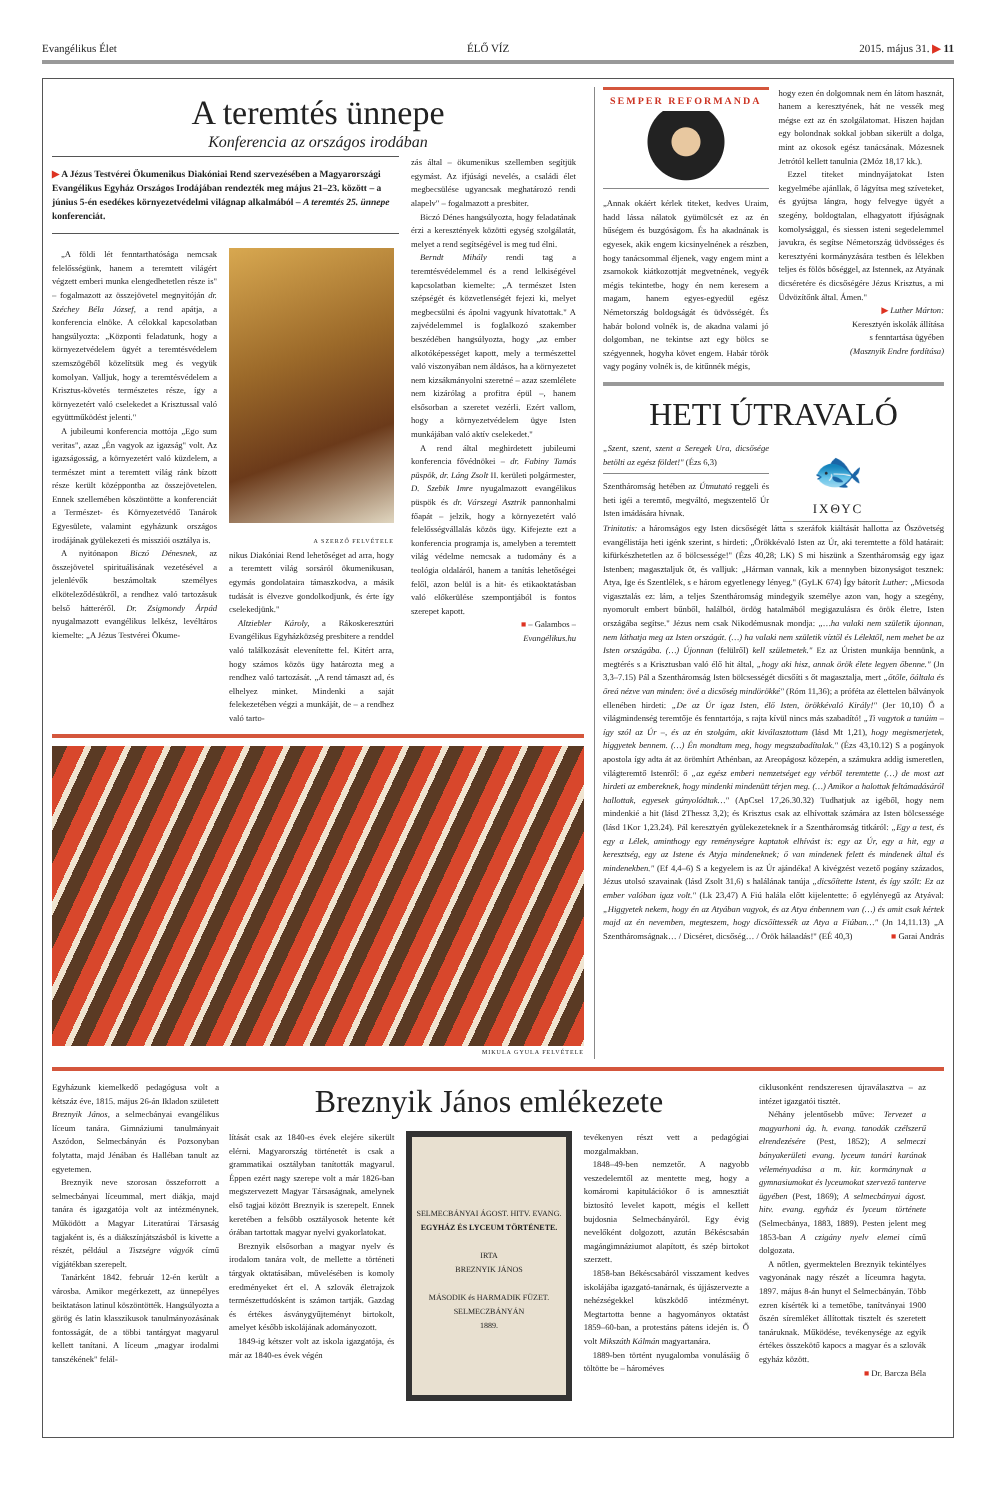Evangélikus Élet ÉLŐ VÍZ 2015. május 31. ▶ 11
A teremtés ünnepe
Konferencia az országos irodában
▶ A Jézus Testvérei Ökumenikus Diakóniai Rend szervezésében a Magyarországi Evangélikus Egyház Országos Irodájában rendezték meg május 21–23. között – a június 5-én esedékes környezetvédelmi világnap alkalmából – A teremtés 25. ünnepe konferenciát.
„A földi lét fenntarthatósága nemcsak felelősségünk, hanem a teremtett világért végzett emberi munka elengedhetetlen része is" – fogalmazott az összejövetel megnyitóján dr. Széchey Béla József, a rend apátja, a konferencia elnöke. A célokkal kapcsolatban hangsúlyozta: „Központi feladatunk, hogy a környezetvédelem ügyét a teremtésvédelem szemszögéből közelítsük meg és vegyük komolyan. Valljuk, hogy a teremtésvédelem a Krisztus-követés természetes része, így a környezetért való cselekedet a Krisztussal való együttműködést jelenti."
A jubileumi konferencia mottója „Ego sum veritas", azaz „Én vagyok az igazság" volt. Az igazságosság, a környezetért való küzdelem, a természet mint a teremtett világ ránk bízott része került középpontba az összejövetelen. Ennek szellemében köszöntötte a konferenciát a Természet- és Környezetvédő Tanárok Egyesülete, valamint egyházunk országos irodájának gyülekezeti és missziói osztálya is.
A nyitónapon Biczó Dénesnek, az összejövetel spirituálisának vezetésével a jelenlévők beszámoltak személyes elköteleződésükről, a rendhez való tartozásuk belső hátteréről. Dr. Zsigmondy Árpád nyugalmazott evangélikus lelkész, levéltáros kiemelte: „A Jézus Testvérei Ökume-
A SZERZŐ FELVÉTELE
nikus Diakóniai Rend lehetőséget ad arra, hogy a teremtett világ sorsáról ökumenikusan, egymás gondolataira támaszkodva, a másik tudását is élvezve gondolkodjunk, és érte így cselekedjünk."
Altziebler Károly, a Rákoskeresztúri Evangélikus Egyházközség presbitere a renddel való találkozását elevenítette fel. Kitért arra, hogy számos közös ügy határozta meg a rendhez való tartozását. „A rend támaszt ad, és elhelyez minket. Mindenki a saját felekezetében végzi a munkáját, de – a rendhez való tarto-
zás által – ökumenikus szellemben segítjük egymást. Az ifjúsági nevelés, a családi élet megbecsülése ugyancsak meghatározó rendi alapelv" – fogalmazott a presbiter.
Biczó Dénes hangsúlyozta, hogy feladatának érzi a keresztények közötti egység szolgálatát, melyet a rend segítségével is meg tud élni.
Berndt Mihály rendi tag a teremtésvédelemmel és a rend lelkiségével kapcsolatban kiemelte: „A természet Isten szépségét és közvetlenségét fejezi ki, melyet megbecsülni és ápolni vagyunk hívatottak." A zajvédelemmel is foglalkozó szakember beszédében hangsúlyozta, hogy „az ember alkotóképességet kapott, mely a természettel való viszonyában nem áldásos, ha a környezetet nem kizsákmányolni szeretné – azaz szemlélete nem kizárólag a profitra épül –, hanem elsősorban a szeretet vezérli. Ezért vallom, hogy a környezetvédelem ügye Isten munkájában való aktív cselekedet."
A rend által meghirdetett jubileumi konferencia fővédnökei – dr. Fabiny Tamás püspök, dr. Láng Zsolt II. kerületi polgármester, D. Szebik Imre nyugalmazott evangélikus püspök és dr. Várszegi Asztrik pannonhalmi főapát – jelzik, hogy a környezetért való felelősségvállalás közös ügy. Kifejezte ezt a konferencia programja is, amelyben a teremtett világ védelme nemcsak a tudomány és a teológia oldaláról, hanem a tanítás lehetőségei felől, azon belül is a hit- és etikaoktatásban való előkerülése szempontjából is fontos szerepet kapott.
■ – Galambos –
Evangélikus.hu
MIKULA GYULA FELVÉTELE
SEMPER REFORMANDA
„Annak okáért kérlek titeket, kedves Uraim, hadd lássa nálatok gyümölcsét ez az én hűségem és buzgóságom. És ha akadnának is egyesek, akik engem kicsinyelnének a részben, hogy tanácsommal éljenek, vagy engem mint a zsarnokok kiátkozottját megvetnének, vegyék mégis tekintetbe, hogy én nem keresem a magam, hanem egyes-egyedül egész Németország boldogságát és üdvösségét. És habár bolond volnék is, de akadna valami jó dolgomban, ne tekintse azt egy bölcs se szégyennek, hogyha követ engem. Habár török vagy pogány volnék is, de kitűnnék mégis,
hogy ezen én dolgomnak nem én látom hasznát, hanem a keresztyének, hát ne vessék meg mégse ezt az én szolgálatomat. Hiszen hajdan egy bolondnak sokkal jobban sikerült a dolga, mint az okosok egész tanácsának. Mózesnek Jetrótól kellett tanulnia (2Móz 18,17 kk.).
Ezzel titeket mindnyájatokat Isten kegyelmébe ajánllak, ő lágyítsa meg szíveteket, és gyújtsa lángra, hogy felvegye ügyét a szegény, boldogtalan, elhagyatott ifjúságnak komolysággal, és siessen isteni segedelemmel javukra, és segítse Németország üdvösséges és keresztyéni kormányzására testben és lélekben teljes és fölös bőséggel, az Istennek, az Atyának dicséretére és dicsőségére Jézus Krisztus, a mi Üdvözítőnk által. Ámen."
▶ Luther Márton:
Keresztyén iskolák állítása
s fenntartása ügyében
(Masznyik Endre fordítása)
HETI ÚTRAVALÓ
„Szent, szent, szent a Seregek Ura, dicsősége betölti az egész földet!" (Ézs 6,3)
Szentháromság hetében az Útmutató reggeli és heti igéi a teremtő, megváltó, megszentelő Úr Isten imádására hívnak.
🐟
ΙΧΘΥϹ
Trinitatis: a háromságos egy Isten dicsőségét látta s szeráfok kiáltását hallotta az Ószövetség evangélistája heti igénk szerint, s hirdeti: „Örökkévaló Isten az Úr, aki teremtette a föld határait: kifürkészhetetlen az ő bölcsessége!" (Ézs 40,28; LK) S mi hiszünk a Szentháromság egy igaz Istenben; magasztaljuk őt, és valljuk: „Hárman vannak, kik a mennyben bizonyságot tesznek: Atya, Ige és Szentlélek, s e három egyetlenegy lényeg." (GyLK 674) Így bátorít Luther: „Micsoda vigasztalás ez: lám, a teljes Szentháromság mindegyik személye azon van, hogy a szegény, nyomorult embert bűnből, halálból, ördög hatalmából megigazulásra és örök életre, Isten országába segítse." Jézus nem csak Nikodémusnak mondja: „…ha valaki nem születik újonnan, nem láthatja meg az Isten országát. (…) ha valaki nem születik víztől és Lélektől, nem mehet be az Isten országába. (…) Újonnan (felülről) kell születnetek." Ez az Úristen munkája bennünk, a megtérés s a Krisztusban való élő hit által, „hogy aki hisz, annak örök élete legyen őbenne." (Jn 3,3–7.15) Pál a Szentháromság Isten bölcsességét dicsőíti s őt magasztalja, mert „őtőle, őáltala és őreá nézve van minden: övé a dicsőség mindörökké" (Róm 11,36); a próféta az élettelen bálványok ellenében hirdeti: „De az Úr igaz Isten, élő Isten, örökkévaló Király!" (Jer 10,10) Ő a világmindenség teremtője és fenntartója, s rajta kívül nincs más szabadító! „Ti vagytok a tanúim – így szól az Úr –, és az én szolgám, akit kiválasztottam (lásd Mt 1,21), hogy megismerjetek, higgyetek bennem. (…) Én mondtam meg, hogy megszabadítalak." (Ézs 43,10.12) S a pogányok apostola így adta át az örömhírt Athénban, az Areopágosz közepén, a számukra addig ismeretlen, világteremtő Istenről: ő „az egész emberi nemzetséget egy vérből teremtette (…) de most azt hirdeti az embereknek, hogy mindenki mindenütt térjen meg. (…) Amikor a halottak feltámadásáról hallottak, egyesek gúnyolódtak…" (ApCsel 17,26.30.32) Tudhatjuk az igéből, hogy nem mindenkié a hit (lásd 2Thessz 3,2); és Krisztus csak az elhívottak számára az Isten bölcsessége (lásd 1Kor 1,23.24). Pál keresztyén gyülekezeteknek ír a Szentháromság titkáról: „Egy a test, és egy a Lélek, aminthogy egy reménységre kaptatok elhívást is: egy az Úr, egy a hit, egy a keresztség, egy az Istene és Atyja mindeneknek; ő van mindenek felett és mindenek által és mindenekben." (Ef 4,4–6) S a kegyelem is az Úr ajándéka! A kivégzést vezető pogány százados, Jézus utolsó szavainak (lásd Zsolt 31,6) s halálának tanúja „dicsőítette Istent, és így szólt: Ez az ember valóban igaz volt." (Lk 23,47) A Fiú halála előtt kijelentette: ő egylényegű az Atyával: „Higgyetek nekem, hogy én az Atyában vagyok, és az Atya énbennem van (…) és amit csak kértek majd az én nevemben, megteszem, hogy dicsőíttessék az Atya a Fiúban…" (Jn 14,11.13) „A Szentháromságnak… / Dicséret, dicsőség… / Örök hálaadás!" (EÉ 40,3) ■ Garai András
Egyházunk kiemelkedő pedagógusa volt a kétszáz éve, 1815. május 26-án Ikladon született Breznyik János, a selmecbányai evangélikus líceum tanára. Gimnáziumi tanulmányait Aszódon, Selmecbányán és Pozsonyban folytatta, majd Jénában és Halléban tanult az egyetemen.
Breznyik neve szorosan összeforrott a selmecbányai líceummal, mert diákja, majd tanára és igazgatója volt az intézménynek. Működött a Magyar Literatúrai Társaság tagjaként is, és a diákszínjátszásból is kivette a részét, például a Tiszségre vágyók című vígjátékban szerepelt.
Tanárként 1842. február 12-én került a városba. Amikor megérkezett, az ünnepélyes beiktatáson latinul köszöntötték. Hangsúlyozta a görög és latin klasszikusok tanulmányozásának fontosságát, de a többi tantárgyat magyarul kellett tanítani. A líceum „magyar irodalmi tanszékének" felál-
Breznyik János emlékezete
lítását csak az 1840-es évek elejére sikerült elérni. Magyarország történetét is csak a grammatikai osztályban tanították magyarul. Éppen ezért nagy szerepe volt a már 1826-ban megszervezett Magyar Társaságnak, amelynek első tagjai között Breznyik is szerepelt. Ennek keretében a felsőbb osztályosok hetente két órában tartottak magyar nyelvi gyakorlatokat.
Breznyik elsősorban a magyar nyelv és irodalom tanára volt, de mellette a történeti tárgyak oktatásában, művelésében is komoly eredményeket ért el. A szlovák életrajzok természettudósként is számon tartják. Gazdag és értékes ásványgyűjteményt birtokolt, amelyet később iskolájának adományozott.
1849-ig kétszer volt az iskola igazgatója, és már az 1840-es évek végén
SELMECBÁNYAI ÁGOST. HITV. EVANG.
EGYHÁZ ÉS LYCEUM TÖRTÉNETE.
IRTA
BREZNYIK JÁNOS
MÁSODIK és HARMADIK FÜZET.
SELMECZBÁNYÁN
1889.
tevékenyen részt vett a pedagógiai mozgalmakban.
1848–49-ben nemzetőr. A nagyobb veszedelemtől az mentette meg, hogy a komáromi kapitulációkor ő is amnesztiát biztosító levelet kapott, mégis el kellett bujdosnia Selmecbányáról. Egy évig nevelőként dolgozott, azután Békéscsabán magángimnáziumot alapított, és szép birtokot szerzett.
1858-ban Békéscsabáról visszament kedves iskolájába igazgató-tanárnak, és újjászervezte a nehézségekkel küszködő intézményt. Megtartotta benne a hagyományos oktatást 1859–60-ban, a protestáns pátens idején is. Ő volt Mikszáth Kálmán magyartanára.
1889-ben történt nyugalomba vonulásáig ő töltötte be – hároméves
ciklusonként rendszeresen újraválasztva – az intézet igazgatói tisztét.
Néhány jelentősebb műve: Tervezet a magyarhoni ág. h. evang. tanodák czélszerű elrendezésére (Pest, 1852); A selmeczi bányakerületi evang. lyceum tanári karának véleményadása a m. kir. kormánynak a gymnasiumokat és lyceumokat szervező tanterve ügyében (Pest, 1869); A selmecbányai ágost. hitv. evang. egyház és lyceum története (Selmecbánya, 1883, 1889). Pesten jelent meg 1853-ban A czigány nyelv elemei című dolgozata.
A nőtlen, gyermektelen Breznyik tekintélyes vagyonának nagy részét a líceumra hagyta. 1897. május 8-án hunyt el Selmecbányán. Több ezren kísérték ki a temetőbe, tanítványai 1900 őszén síremléket állítottak tisztelt és szeretett tanáruknak. Működése, tevékenysége az egyik értékes összekötő kapocs a magyar és a szlovák egyház között.
■ Dr. Barcza Béla